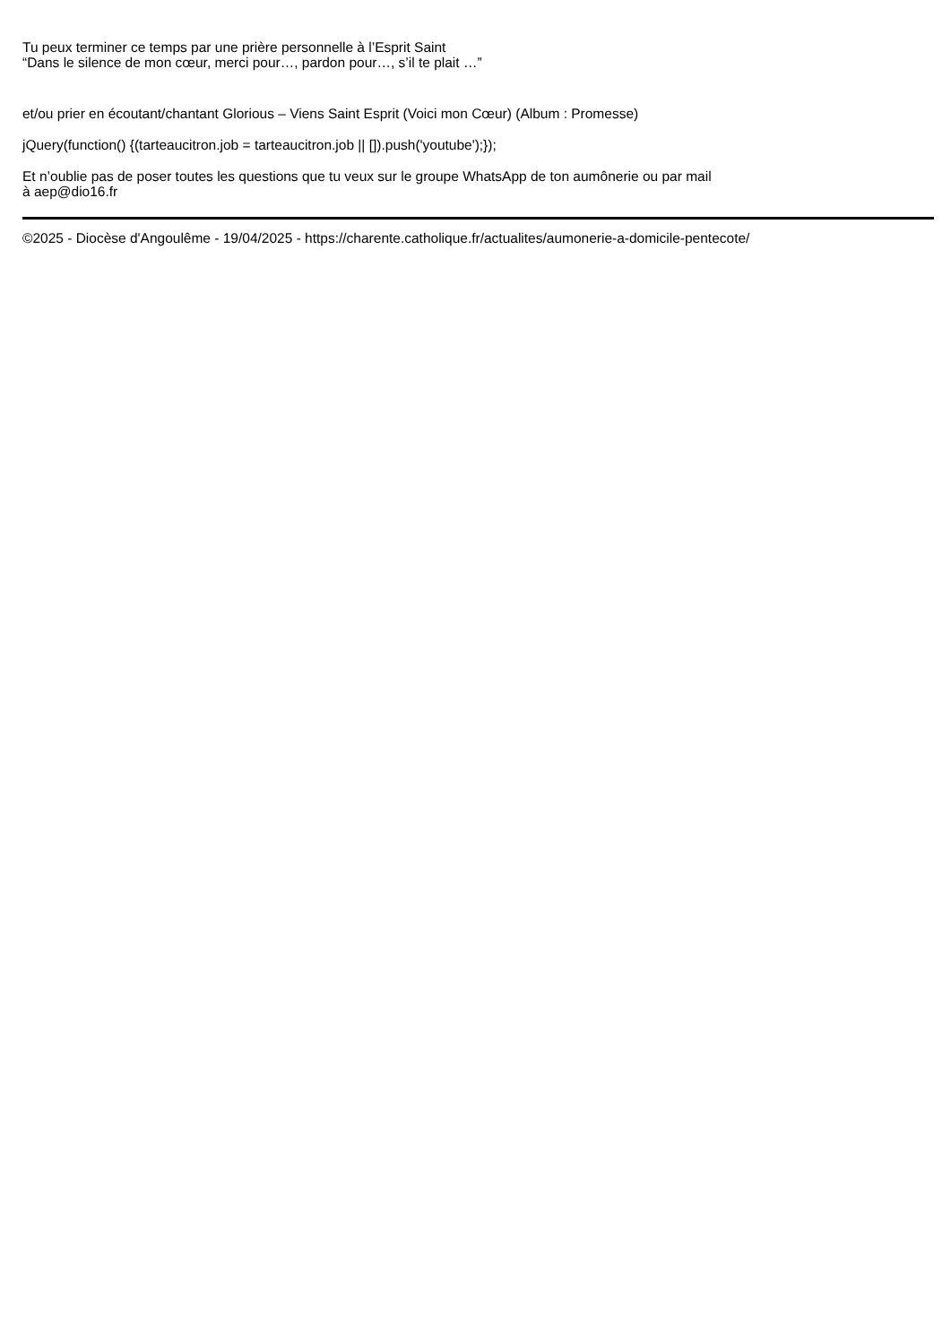Tu peux terminer ce temps par une prière personnelle à l’Esprit Saint
“Dans le silence de mon cœur, merci pour…, pardon pour…, s’il te plait …”
et/ou prier en écoutant/chantant Glorious – Viens Saint Esprit (Voici mon Cœur) (Album : Promesse)
jQuery(function() {(tarteaucitron.job = tarteaucitron.job || []).push('youtube');});
Et n’oublie pas de poser toutes les questions que tu veux sur le groupe WhatsApp de ton aumônerie ou par mail
à aep@dio16.fr
©2025 - Diocèse d'Angoulême - 19/04/2025 - https://charente.catholique.fr/actualites/aumonerie-a-domicile-pentecote/